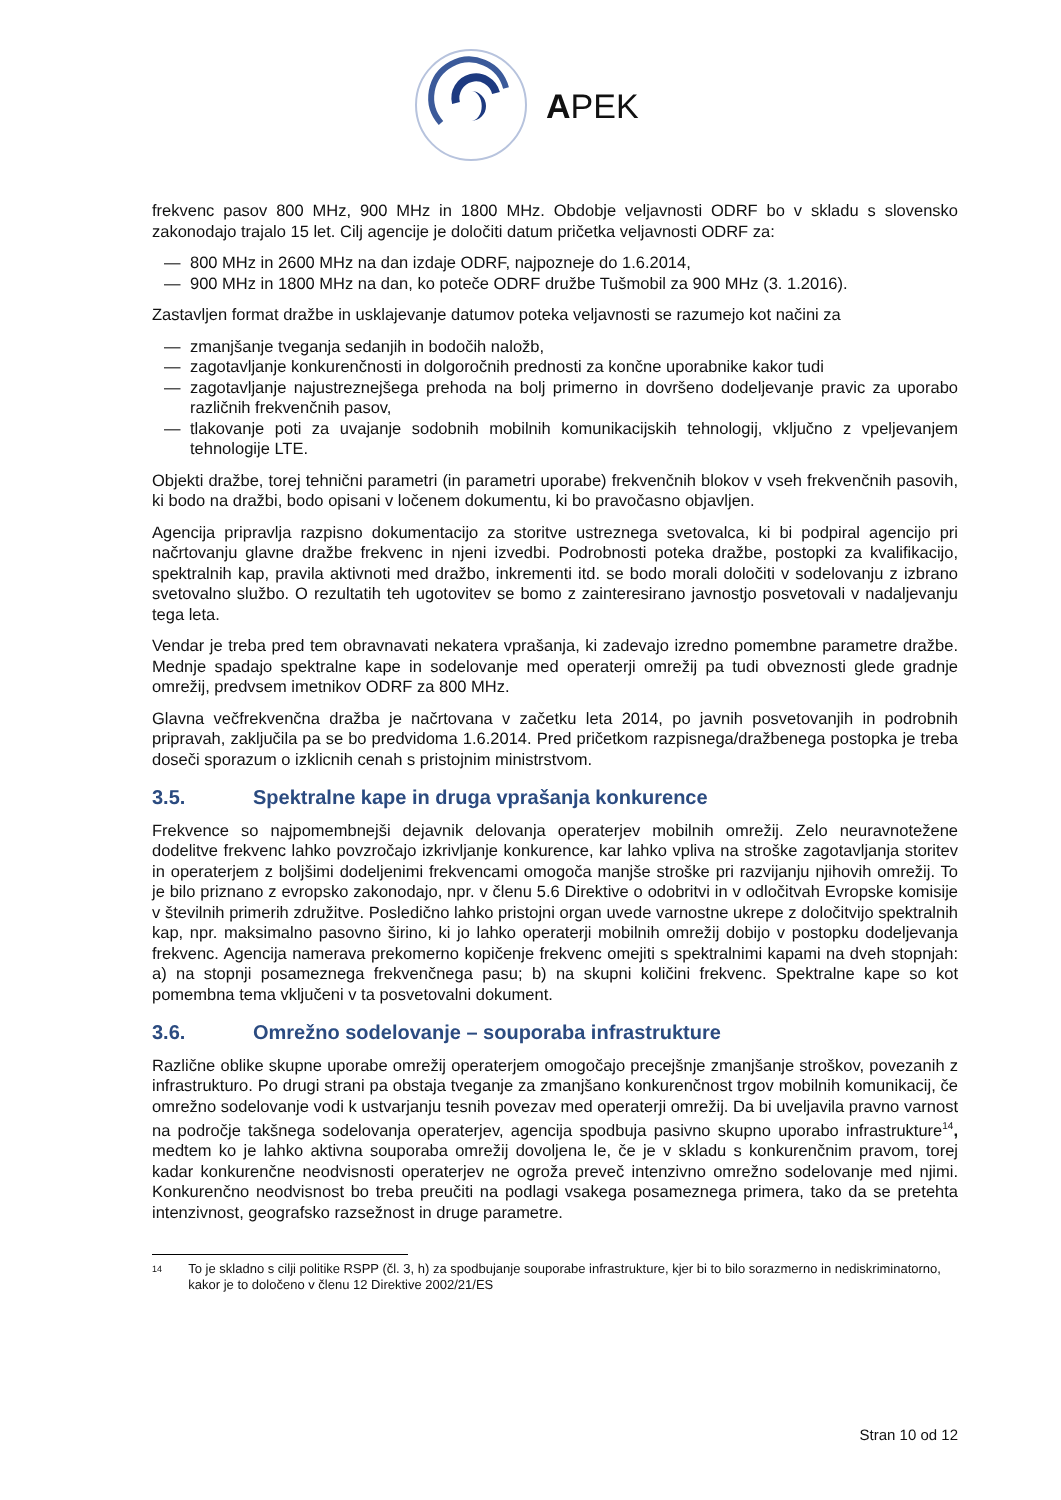APEK
frekvenc pasov 800 MHz, 900 MHz in 1800 MHz. Obdobje veljavnosti ODRF bo v skladu s slovensko zakonodajo trajalo 15 let. Cilj agencije je določiti datum pričetka veljavnosti ODRF za:
— 800 MHz in 2600 MHz na dan izdaje ODRF, najpozneje do 1.6.2014,
— 900 MHz in 1800 MHz na dan, ko poteče ODRF družbe Tušmobil za 900 MHz (3. 1.2016).
Zastavljen format dražbe in usklajevanje datumov poteka veljavnosti se razumejo kot načini za
— zmanjšanje tveganja sedanjih in bodočih naložb,
— zagotavljanje konkurenčnosti in dolgoročnih prednosti za končne uporabnike kakor tudi
— zagotavljanje najustreznejšega prehoda na bolj primerno in dovršeno dodeljevanje pravic za uporabo različnih frekvenčnih pasov,
— tlakovanje poti za uvajanje sodobnih mobilnih komunikacijskih tehnologij, vključno z vpeljevanjem tehnologije LTE.
Objekti dražbe, torej tehnični parametri (in parametri uporabe) frekvenčnih blokov v vseh frekvenčnih pasovih, ki bodo na dražbi, bodo opisani v ločenem dokumentu, ki bo pravočasno objavljen.
Agencija pripravlja razpisno dokumentacijo za storitve ustreznega svetovalca, ki bi podpiral agencijo pri načrtovanju glavne dražbe frekvenc in njeni izvedbi. Podrobnosti poteka dražbe, postopki za kvalifikacijo, spektralnih kap, pravila aktivnoti med dražbo, inkrementi itd. se bodo morali določiti v sodelovanju z izbrano svetovalno službo. O rezultatih teh ugotovitev se bomo z zainteresirano javnostjo posvetovali v nadaljevanju tega leta.
Vendar je treba pred tem obravnavati nekatera vprašanja, ki zadevajo izredno pomembne parametre dražbe. Mednje spadajo spektralne kape in sodelovanje med operaterji omrežij pa tudi obveznosti glede gradnje omrežij, predvsem imetnikov ODRF za 800 MHz.
Glavna večfrekvenčna dražba je načrtovana v začetku leta 2014, po javnih posvetovanjih in podrobnih pripravah, zaključila pa se bo predvidoma 1.6.2014. Pred pričetkom razpisnega/dražbenega postopka je treba doseči sporazum o izklicnih cenah s pristojnim ministrstvom.
3.5. Spektralne kape in druga vprašanja konkurence
Frekvence so najpomembnejši dejavnik delovanja operaterjev mobilnih omrežij. Zelo neuravnotežene dodelitve frekvenc lahko povzročajo izkrivljanje konkurence, kar lahko vpliva na stroške zagotavljanja storitev in operaterjem z boljšimi dodeljenimi frekvencami omogoča manjše stroške pri razvijanju njihovih omrežij. To je bilo priznano z evropsko zakonodajo, npr. v členu 5.6 Direktive o odobritvi in v odločitvah Evropske komisije v številnih primerih združitve. Posledično lahko pristojni organ uvede varnostne ukrepe z določitvijo spektralnih kap, npr. maksimalno pasovno širino, ki jo lahko operaterji mobilnih omrežij dobijo v postopku dodeljevanja frekvenc. Agencija namerava prekomerno kopičenje frekvenc omejiti s spektralnimi kapami na dveh stopnjah: a) na stopnji posameznega frekvenčnega pasu; b) na skupni količini frekvenc. Spektralne kape so kot pomembna tema vključeni v ta posvetovalni dokument.
3.6. Omrežno sodelovanje – souporaba infrastrukture
Različne oblike skupne uporabe omrežij operaterjem omogočajo precejšnje zmanjšanje stroškov, povezanih z infrastrukturo. Po drugi strani pa obstaja tveganje za zmanjšano konkurenčnost trgov mobilnih komunikacij, če omrežno sodelovanje vodi k ustvarjanju tesnih povezav med operaterji omrežij. Da bi uveljavila pravno varnost na področje takšnega sodelovanja operaterjev, agencija spodbuja pasivno skupno uporabo infrastrukture<sup>14</sup>, medtem ko je lahko aktivna souporaba omrežij dovoljena le, če je v skladu s konkurenčnim pravom, torej kadar konkurenčne neodvisnosti operaterjev ne ogroža preveč intenzivno omrežno sodelovanje med njimi. Konkurenčno neodvisnost bo treba preučiti na podlagi vsakega posameznega primera, tako da se pretehta intenzivnost, geografsko razsežnost in druge parametre.
<sup>14</sup>
To je skladno s cilji politike RSPP (čl. 3, h) za spodbujanje souporabe infrastrukture, kjer bi to bilo sorazmerno in nediskriminatorno, kakor je to določeno v členu 12 Direktive 2002/21/ES
Stran 10 od 12